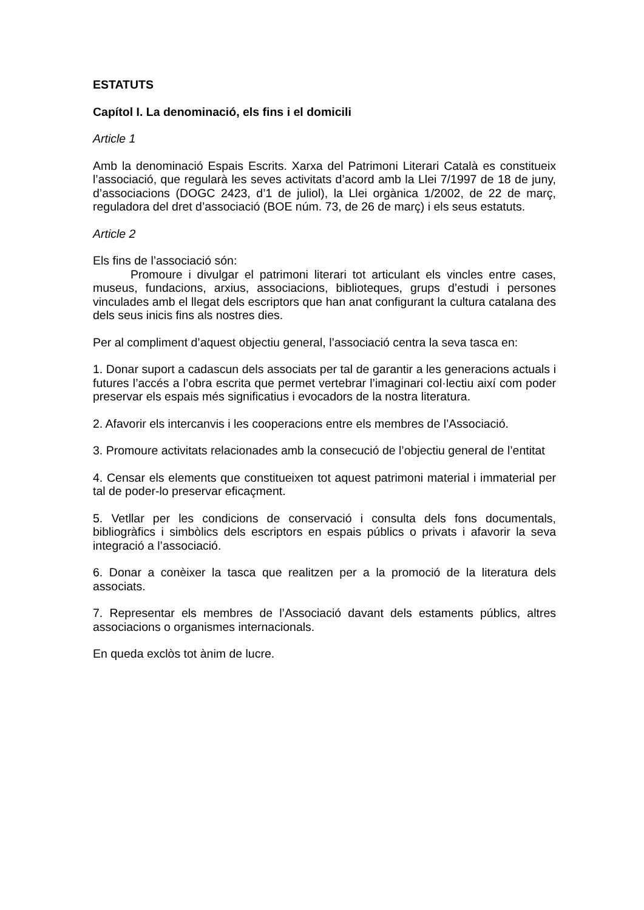ESTATUTS
Capítol I. La denominació, els fins i el domicili
Article 1
Amb la denominació Espais Escrits. Xarxa del Patrimoni Literari Català es constitueix l’associació, que regularà les seves activitats d’acord amb la Llei 7/1997 de 18 de juny, d’associacions (DOGC 2423, d’1 de juliol), la Llei orgànica 1/2002, de 22 de març, reguladora del dret d’associació (BOE núm. 73, de 26 de març) i els seus estatuts.
Article 2
Els fins de l’associació són:
Promoure i divulgar el patrimoni literari tot articulant els vincles entre cases, museus, fundacions, arxius, associacions, biblioteques, grups d’estudi i persones vinculades amb el llegat dels escriptors que han anat configurant la cultura catalana des dels seus inicis fins als nostres dies.
Per al compliment d’aquest objectiu general, l’associació centra la seva tasca en:
1. Donar suport a cadascun dels associats per tal de garantir a les generacions actuals i futures l’accés a l’obra escrita que permet vertebrar l’imaginari col·lectiu així com poder preservar els espais més significatius i evocadors de la nostra literatura.
2. Afavorir els intercanvis i les cooperacions entre els membres de l’Associació.
3. Promoure activitats relacionades amb la consecució de l’objectiu general de l’entitat
4. Censar els elements que constitueixen tot aquest patrimoni material i immaterial per tal de poder-lo preservar eficaçment.
5. Vetllar per les condicions de conservació i consulta dels fons documentals, bibliogràfics i simbòlics dels escriptors en espais públics o privats i afavorir la seva integració a l’associació.
6. Donar a conèixer la tasca que realitzen per a la promoció de la literatura dels associats.
7. Representar els membres de l’Associació davant dels estaments públics, altres associacions o organismes internacionals.
En queda exclòs tot ànim de lucre.